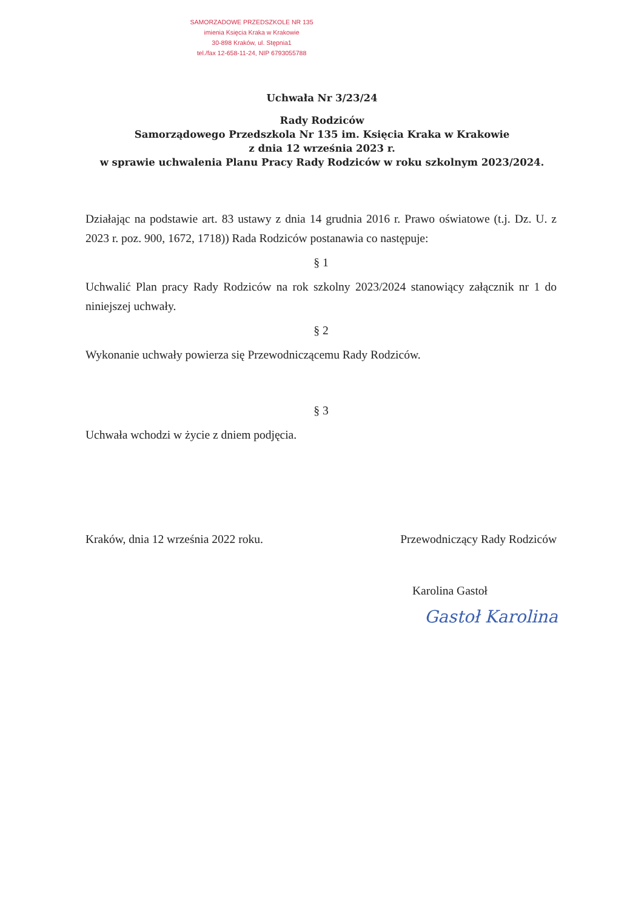SAMORZADOWE PRZEDSZKOLE NR 135
imienia Księcia Kraka w Krakowie
30-898 Kraków, ul. Stępnia1
tel./fax 12-658-11-24, NIP 6793055788
Uchwała Nr 3/23/24
Rady Rodziców
Samorządowego Przedszkola Nr 135 im. Księcia Kraka w Krakowie
z dnia 12 września 2023 r.
w sprawie uchwalenia Planu Pracy Rady Rodziców w roku szkolnym 2023/2024.
Działając na podstawie art. 83 ustawy z dnia 14 grudnia 2016 r. Prawo oświatowe (t.j. Dz. U. z 2023 r. poz. 900, 1672, 1718)) Rada Rodziców postanawia co następuje:
§ 1
Uchwalić Plan pracy Rady Rodziców na rok szkolny 2023/2024 stanowiący załącznik nr 1 do niniejszej uchwały.
§ 2
Wykonanie uchwały powierza się Przewodniczącemu Rady Rodziców.
§ 3
Uchwała wchodzi w życie z dniem podjęcia.
Kraków, dnia 12 września 2022 roku. Przewodniczący Rady Rodziców
Karolina Gastoł
Gastoł Karolina